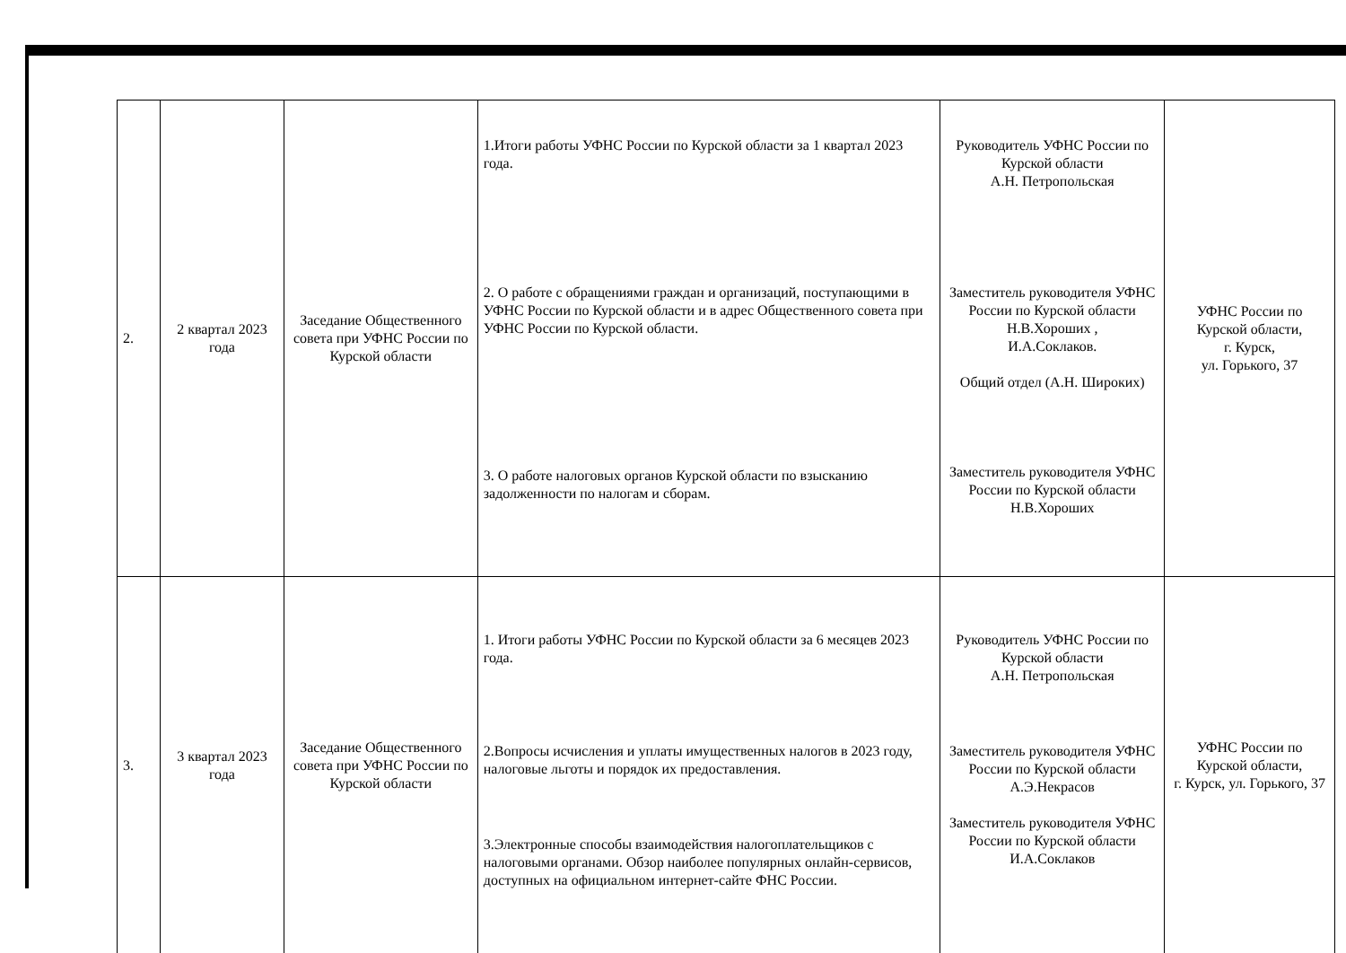| 2. | 2 квартал 2023 года | Заседание Общественного совета при УФНС России по Курской области | 1.Итоги работы УФНС России по Курской области за 1 квартал 2023 года. 2. О работе с обращениями граждан и организаций, поступающими в УФНС России по Курской области и в адрес Общественного совета при УФНС России по Курской области. 3. О работе налоговых органов Курской области по взысканию задолженности по налогам и сборам. | Руководитель УФНС России по Курской области А.Н. Петропольская Заместитель руководителя УФНС России по Курской области Н.В.Хороших , И.А.Соклаков. Общий отдел (А.Н. Широких) Заместитель руководителя УФНС России по Курской области Н.В.Хороших | УФНС России по Курской области, г. Курск, ул. Горького, 37 |
| 3. | 3 квартал 2023 года | Заседание Общественного совета при УФНС России по Курской области | 1. Итоги работы УФНС России по Курской области за 6 месяцев 2023 года. 2.Вопросы исчисления и уплаты имущественных налогов в 2023 году, налоговые льготы и порядок их предоставления. 3.Электронные способы взаимодействия налогоплательщиков с налоговыми органами. Обзор наиболее популярных онлайн-сервисов, доступных на официальном интернет-сайте ФНС России. | Руководитель УФНС России по Курской области А.Н. Петропольская Заместитель руководителя УФНС России по Курской области А.Э.Некрасов Заместитель руководителя УФНС России по Курской области И.А.Соклаков | УФНС России по Курской области, г. Курск, ул. Горького, 37 |